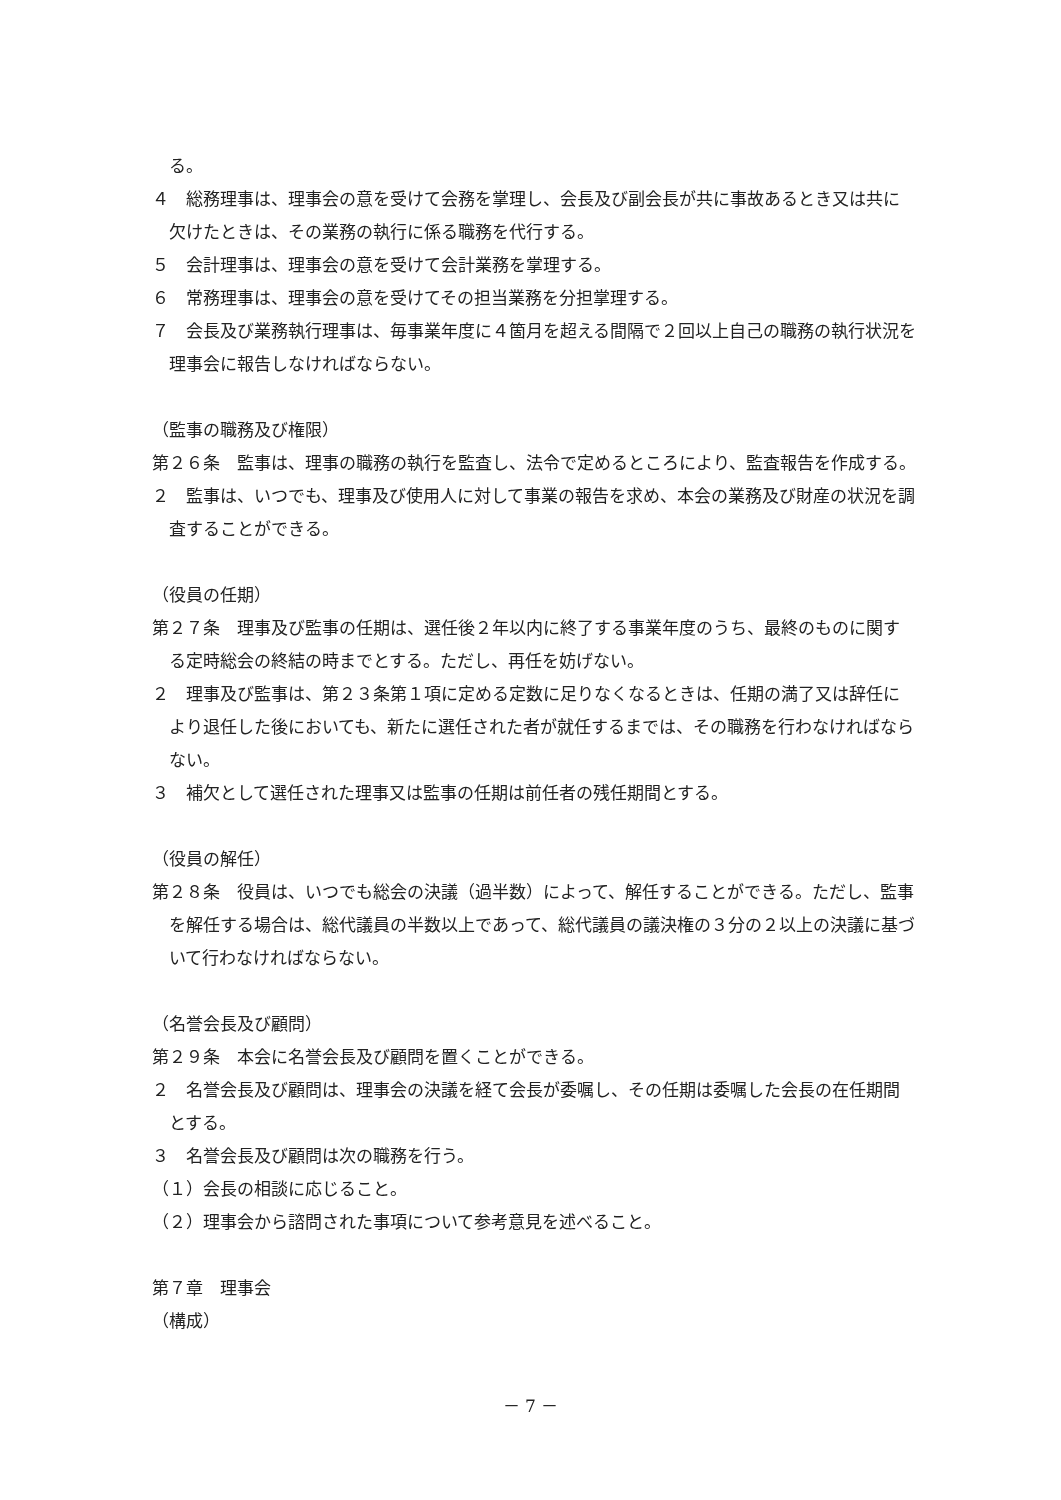る。
４　総務理事は、理事会の意を受けて会務を掌理し、会長及び副会長が共に事故あるとき又は共に欠けたときは、その業務の執行に係る職務を代行する。
５　会計理事は、理事会の意を受けて会計業務を掌理する。
６　常務理事は、理事会の意を受けてその担当業務を分担掌理する。
７　会長及び業務執行理事は、毎事業年度に４箇月を超える間隔で２回以上自己の職務の執行状況を理事会に報告しなければならない。
（監事の職務及び権限）
第２６条　監事は、理事の職務の執行を監査し、法令で定めるところにより、監査報告を作成する。
２　監事は、いつでも、理事及び使用人に対して事業の報告を求め、本会の業務及び財産の状況を調査することができる。
（役員の任期）
第２７条　理事及び監事の任期は、選任後２年以内に終了する事業年度のうち、最終のものに関する定時総会の終結の時までとする。ただし、再任を妨げない。
２　理事及び監事は、第２３条第１項に定める定数に足りなくなるときは、任期の満了又は辞任により退任した後においても、新たに選任された者が就任するまでは、その職務を行わなければならない。
３　補欠として選任された理事又は監事の任期は前任者の残任期間とする。
（役員の解任）
第２８条　役員は、いつでも総会の決議（過半数）によって、解任することができる。ただし、監事を解任する場合は、総代議員の半数以上であって、総代議員の議決権の３分の２以上の決議に基づいて行わなければならない。
（名誉会長及び顧問）
第２９条　本会に名誉会長及び顧問を置くことができる。
２　名誉会長及び顧問は、理事会の決議を経て会長が委嘱し、その任期は委嘱した会長の在任期間とする。
３　名誉会長及び顧問は次の職務を行う。
（１）会長の相談に応じること。
（２）理事会から諮問された事項について参考意見を述べること。
第７章　理事会
（構成）
－ 7 －